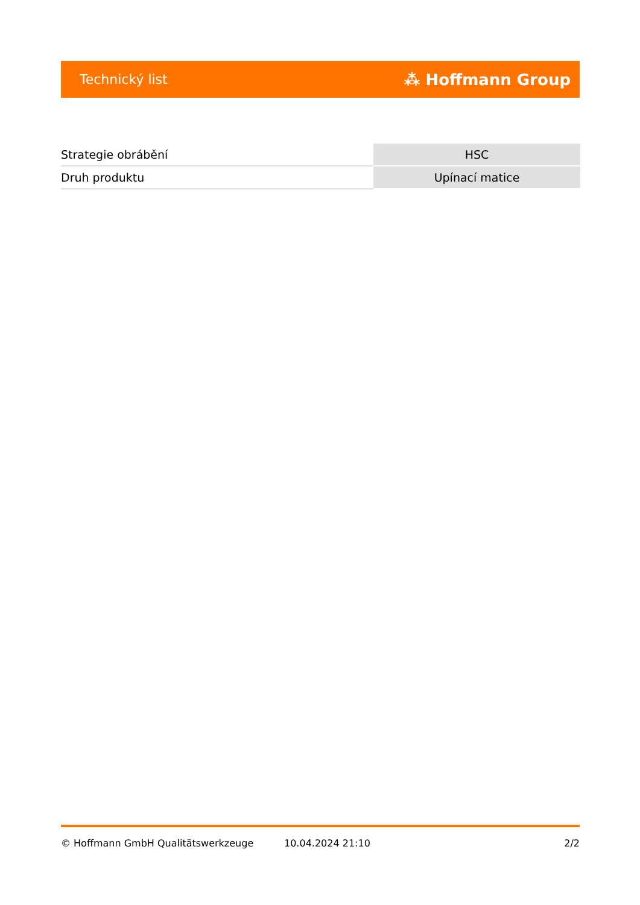Technický list ⁂ Hoffmann Group
| Strategie obrábění | HSC |
| Druh produktu | Upínací matice |
© Hoffmann GmbH Qualitätswerkzeuge 10.04.2024 21:10 2/2